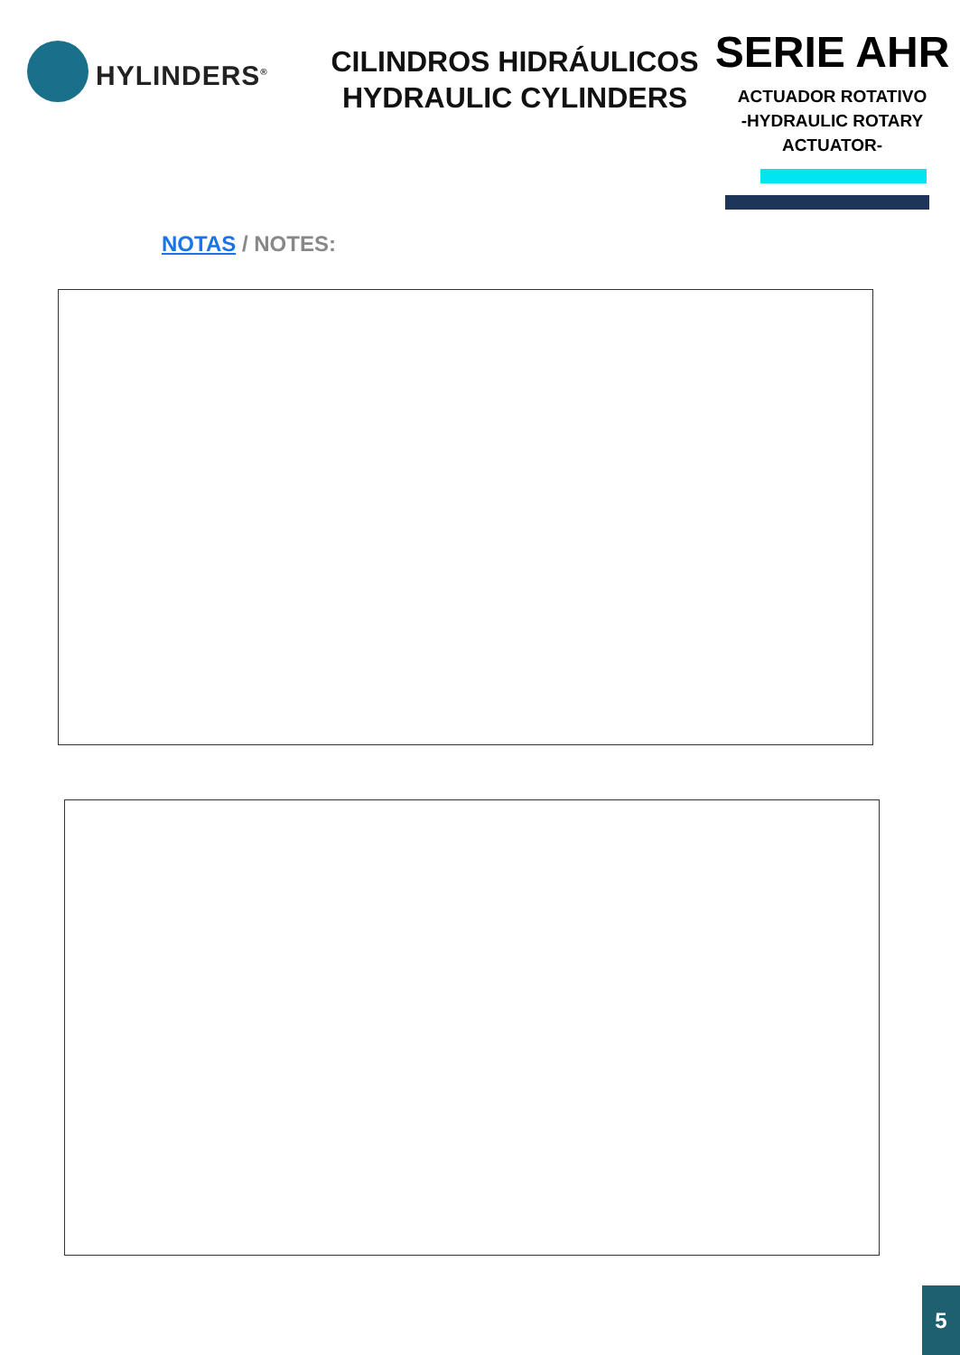HYLINDERS<sup>®</sup>
CILINDROS HIDRÁULICOS
HYDRAULIC CYLINDERS
SERIE AHR
ACTUADOR ROTATIVO
-HYDRAULIC ROTARY
ACTUATOR-
NOTAS / NOTES:
5